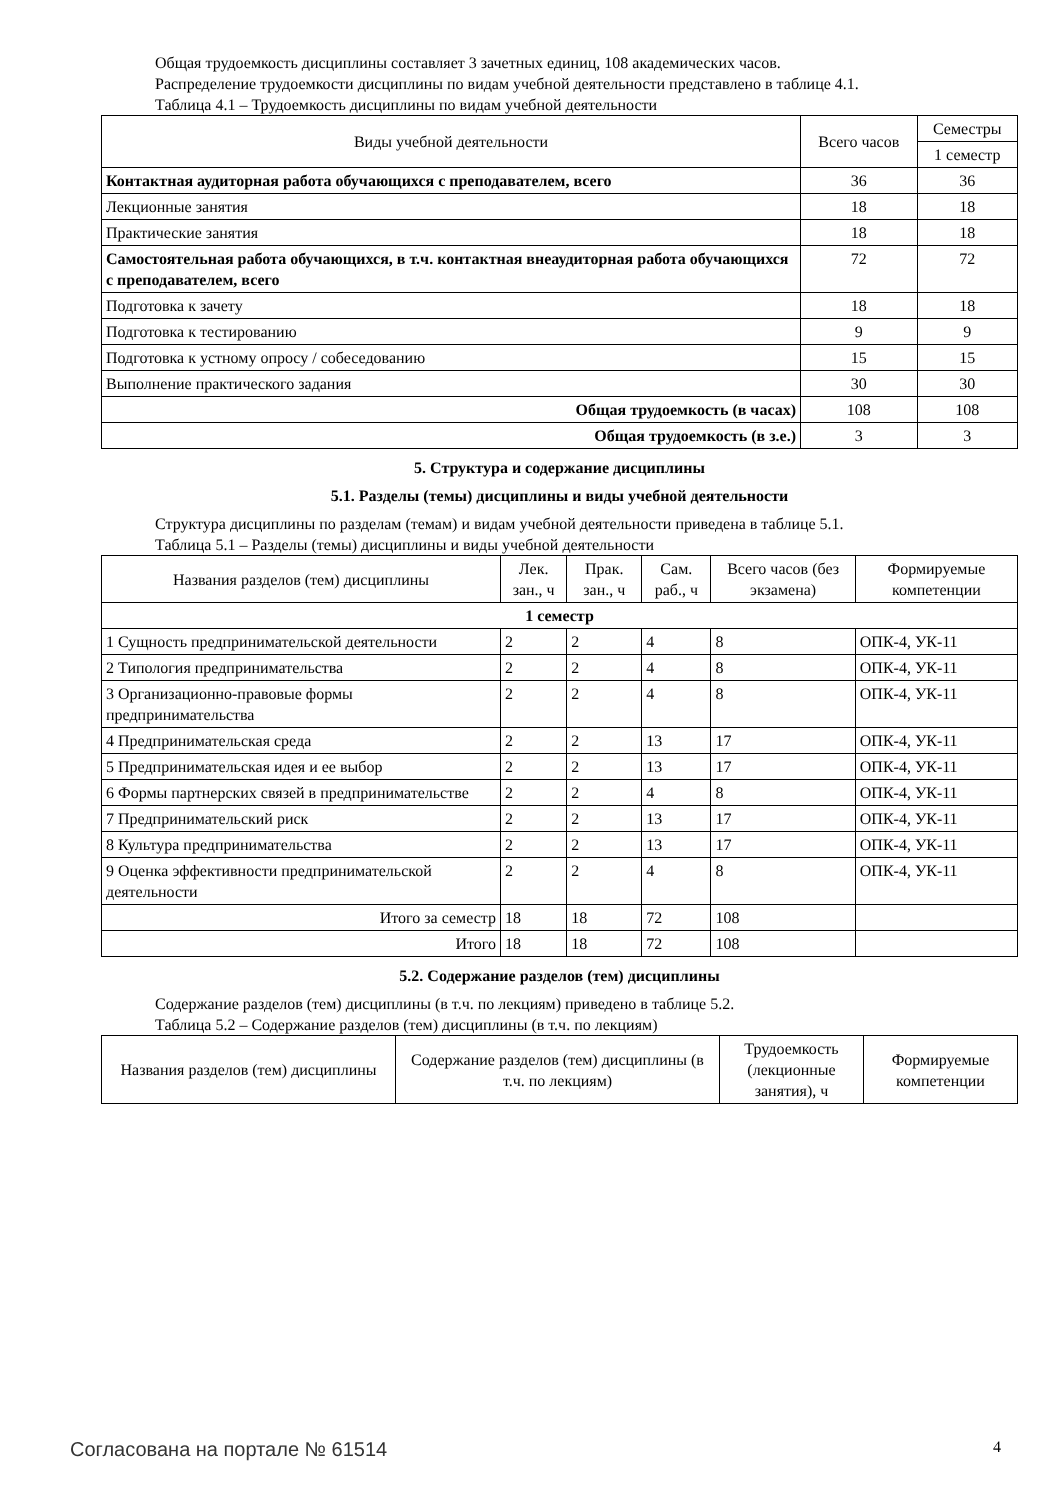Общая трудоемкость дисциплины составляет 3 зачетных единиц, 108 академических часов.
Распределение трудоемкости дисциплины по видам учебной деятельности представлено в таблице 4.1.
Таблица 4.1 – Трудоемкость дисциплины по видам учебной деятельности
| Виды учебной деятельности | Всего часов | Семестры |
| --- | --- | --- |
| | | 1 семестр |
| Контактная аудиторная работа обучающихся с преподавателем, всего | 36 | 36 |
| Лекционные занятия | 18 | 18 |
| Практические занятия | 18 | 18 |
| Самостоятельная работа обучающихся, в т.ч. контактная внеаудиторная работа обучающихся с преподавателем, всего | 72 | 72 |
| Подготовка к зачету | 18 | 18 |
| Подготовка к тестированию | 9 | 9 |
| Подготовка к устному опросу / собеседованию | 15 | 15 |
| Выполнение практического задания | 30 | 30 |
| Общая трудоемкость (в часах) | 108 | 108 |
| Общая трудоемкость (в з.е.) | 3 | 3 |
5. Структура и содержание дисциплины
5.1. Разделы (темы) дисциплины и виды учебной деятельности
Структура дисциплины по разделам (темам) и видам учебной деятельности приведена в таблице 5.1.
Таблица 5.1 – Разделы (темы) дисциплины и виды учебной деятельности
| Названия разделов (тем) дисциплины | Лек. зан., ч | Прак. зан., ч | Сам. раб., ч | Всего часов (без экзамена) | Формируемые компетенции |
| --- | --- | --- | --- | --- | --- |
| 1 семестр | | | | | |
| 1 Сущность предпринимательской деятельности | 2 | 2 | 4 | 8 | ОПК-4, УК-11 |
| 2 Типология предпринимательства | 2 | 2 | 4 | 8 | ОПК-4, УК-11 |
| 3 Организационно-правовые формы предпринимательства | 2 | 2 | 4 | 8 | ОПК-4, УК-11 |
| 4 Предпринимательская среда | 2 | 2 | 13 | 17 | ОПК-4, УК-11 |
| 5 Предпринимательская идея и ее выбор | 2 | 2 | 13 | 17 | ОПК-4, УК-11 |
| 6 Формы партнерских связей в предпринимательстве | 2 | 2 | 4 | 8 | ОПК-4, УК-11 |
| 7 Предпринимательский риск | 2 | 2 | 13 | 17 | ОПК-4, УК-11 |
| 8 Культура предпринимательства | 2 | 2 | 13 | 17 | ОПК-4, УК-11 |
| 9 Оценка эффективности предпринимательской деятельности | 2 | 2 | 4 | 8 | ОПК-4, УК-11 |
| Итого за семестр | 18 | 18 | 72 | 108 | |
| Итого | 18 | 18 | 72 | 108 | |
5.2. Содержание разделов (тем) дисциплины
Содержание разделов (тем) дисциплины (в т.ч. по лекциям) приведено в таблице 5.2.
Таблица 5.2 – Содержание разделов (тем) дисциплины (в т.ч. по лекциям)
| Названия разделов (тем) дисциплины | Содержание разделов (тем) дисциплины (в т.ч. по лекциям) | Трудоемкость (лекционные занятия), ч | Формируемые компетенции |
| --- | --- | --- | --- |
Согласована на портале № 61514 4